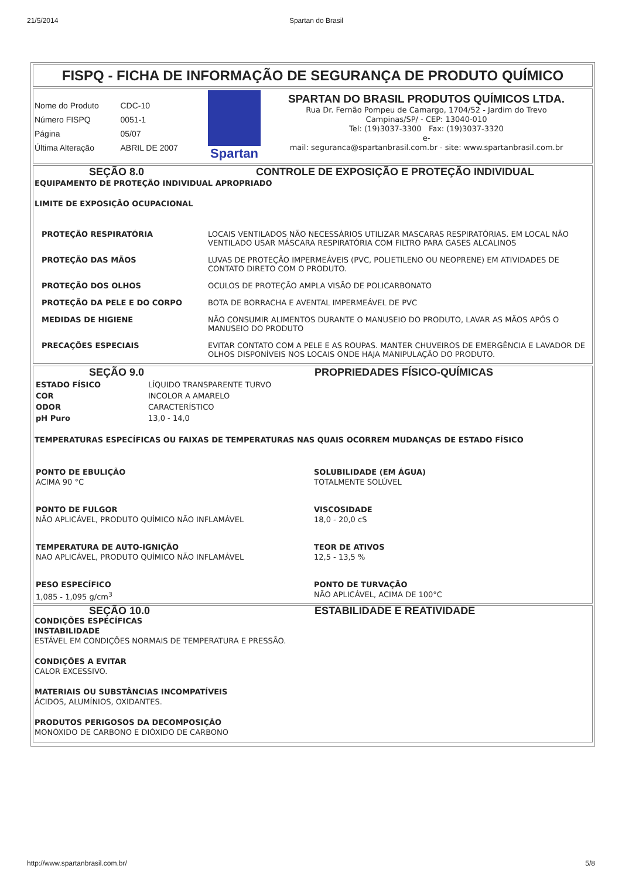21/5/2014 Spartan do Brasil
FISPQ - FICHA DE INFORMAÇÃO DE SEGURANÇA DE PRODUTO QUÍMICO
| Nome do Produto | CDC-10 |
| Número FISPQ | 0051-1 |
| Página | 05/07 |
| Última Alteração | ABRIL DE 2007 |
Spartan
SPARTAN DO BRASIL PRODUTOS QUÍMICOS LTDA.
Rua Dr. Fernão Pompeu de Camargo, 1704/52 - Jardim do Trevo
Campinas/SP/ - CEP: 13040-010
Tel: (19)3037-3300 Fax: (19)3037-3320
e-
mail: seguranca@spartanbrasil.com.br - site: www.spartanbrasil.com.br
SEÇÃO 8.0 CONTROLE DE EXPOSIÇÃO E PROTEÇÃO INDIVIDUAL
EQUIPAMENTO DE PROTEÇÃO INDIVIDUAL APROPRIADO
LIMITE DE EXPOSIÇÃO OCUPACIONAL
| PROTEÇÃO RESPIRATÓRIA | LOCAIS VENTILADOS NÃO NECESSÁRIOS UTILIZAR MASCARAS RESPIRATÓRIAS. EM LOCAL NÃO VENTILADO USAR MÁSCARA RESPIRATÓRIA COM FILTRO PARA GASES ALCALINOS |
| PROTEÇÃO DAS MÃOS | LUVAS DE PROTEÇÃO IMPERMEÁVEIS (PVC, POLIETILENO OU NEOPRENE) EM ATIVIDADES DE CONTATO DIRETO COM O PRODUTO. |
| PROTEÇÃO DOS OLHOS | OCULOS DE PROTEÇÃO AMPLA VISÃO DE POLICARBONATO |
| PROTEÇÃO DA PELE E DO CORPO | BOTA DE BORRACHA E AVENTAL IMPERMEÁVEL DE PVC |
| MEDIDAS DE HIGIENE | NÃO CONSUMIR ALIMENTOS DURANTE O MANUSEIO DO PRODUTO, LAVAR AS MÃOS APÓS O MANUSEIO DO PRODUTO |
| PRECAÇÕES ESPECIAIS | EVITAR CONTATO COM A PELE E AS ROUPAS. MANTER CHUVEIROS DE EMERGÊNCIA E LAVADOR DE OLHOS DISPONÍVEIS NOS LOCAIS ONDE HAJA MANIPULAÇÃO DO PRODUTO. |
SEÇÃO 9.0 PROPRIEDADES FÍSICO-QUÍMICAS
| ESTADO FÍSICO | LÍQUIDO TRANSPARENTE TURVO |
| COR | INCOLOR A AMARELO |
| ODOR | CARACTERÍSTICO |
| pH Puro | 13,0 - 14,0 |
TEMPERATURAS ESPECÍFICAS OU FAIXAS DE TEMPERATURAS NAS QUAIS OCORREM MUDANÇAS DE ESTADO FÍSICO
| PONTO DE EBULIÇÃO ACIMA 90 °C | SOLUBILIDADE (EM ÁGUA) TOTALMENTE SOLÚVEL |
| PONTO DE FULGOR NÃO APLICÁVEL, PRODUTO QUÍMICO NÃO INFLAMÁVEL | VISCOSIDADE 18,0 - 20,0 cS |
| TEMPERATURA DE AUTO-IGNIÇÃO NAO APLICÁVEL, PRODUTO QUÍMICO NÃO INFLAMÁVEL | TEOR DE ATIVOS 12,5 - 13,5 % |
| PESO ESPECÍFICO 1,085 - 1,095 g/cm<sup>3</sup> | PONTO DE TURVAÇÃO NÃO APLICÁVEL, ACIMA DE 100°C |
SEÇÃO 10.0 ESTABILIDADE E REATIVIDADE
CONDIÇÕES ESPECÍFICAS
INSTABILIDADE
ESTÁVEL EM CONDIÇÕES NORMAIS DE TEMPERATURA E PRESSÃO.
CONDIÇÕES A EVITAR
CALOR EXCESSIVO.
MATERIAIS OU SUBSTÂNCIAS INCOMPATÍVEIS
ÁCIDOS, ALUMÍNIOS, OXIDANTES.
PRODUTOS PERIGOSOS DA DECOMPOSIÇÃO
MONÓXIDO DE CARBONO E DIÓXIDO DE CARBONO
http://www.spartanbrasil.com.br/ 5/8